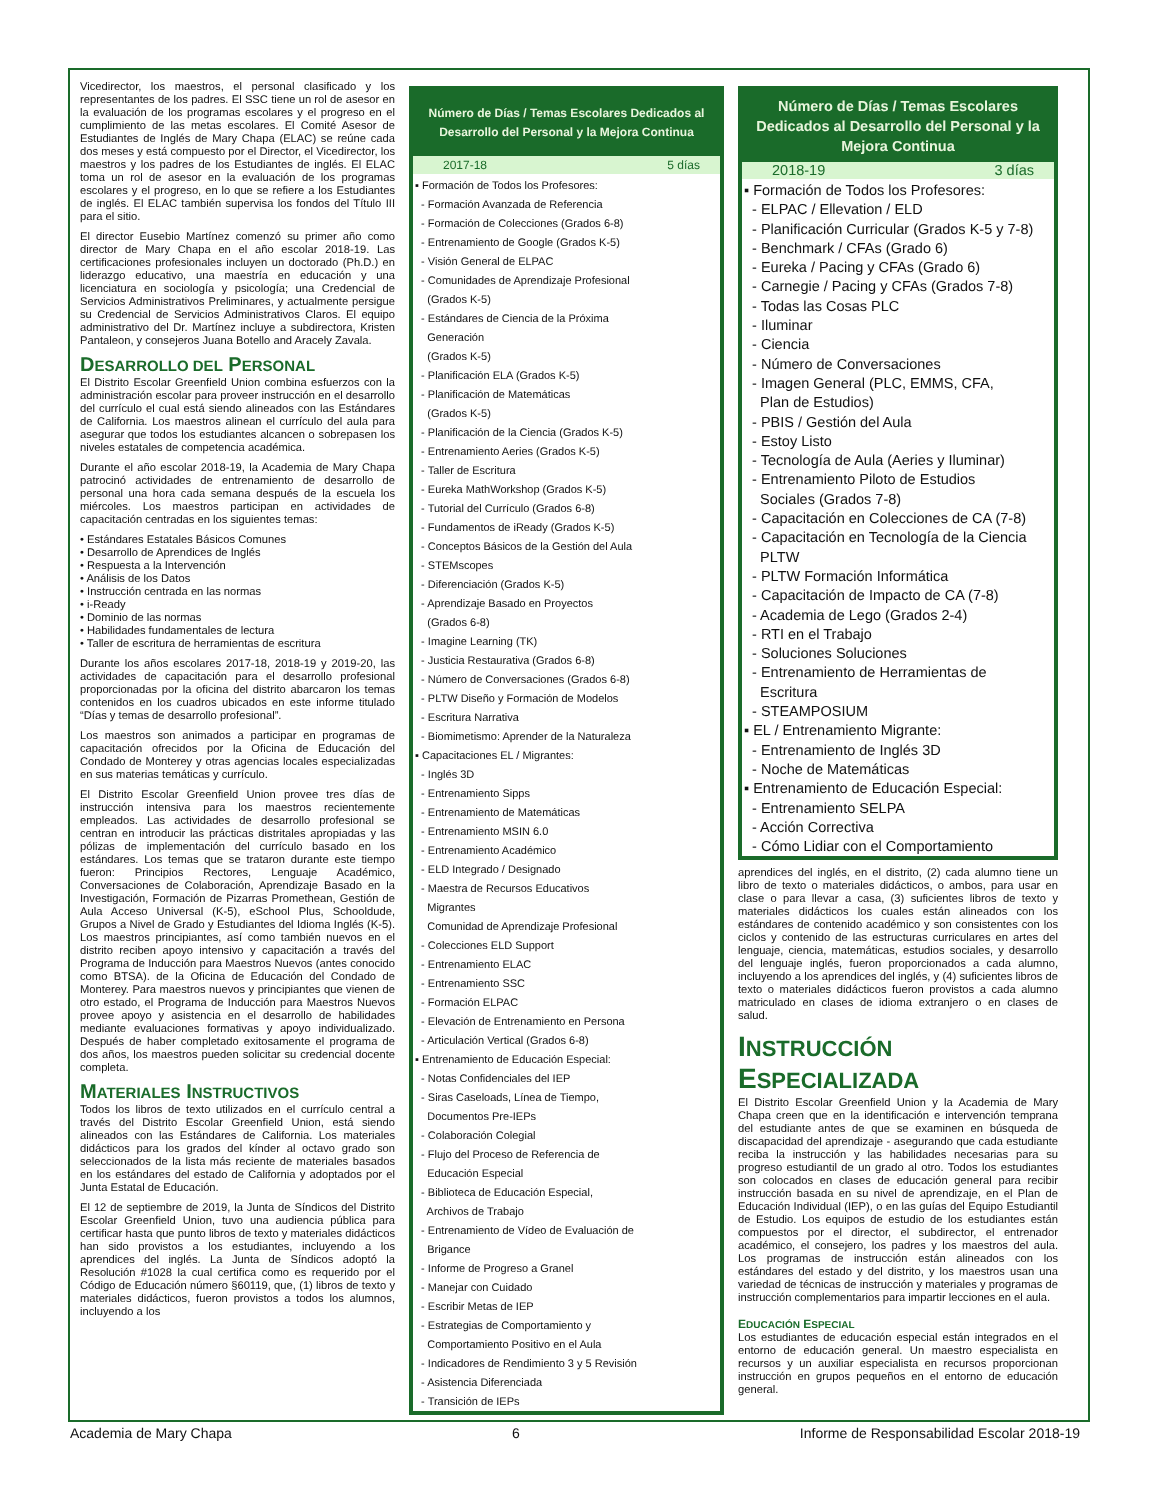Vicedirector, los maestros, el personal clasificado y los representantes de los padres. El SSC tiene un rol de asesor en la evaluación de los programas escolares y el progreso en el cumplimiento de las metas escolares. El Comité Asesor de Estudiantes de Inglés de Mary Chapa (ELAC) se reúne cada dos meses y está compuesto por el Director, el Vicedirector, los maestros y los padres de los Estudiantes de inglés. El ELAC toma un rol de asesor en la evaluación de los programas escolares y el progreso, en lo que se refiere a los Estudiantes de inglés. El ELAC también supervisa los fondos del Título III para el sitio.
El director Eusebio Martínez comenzó su primer año como director de Mary Chapa en el año escolar 2018-19. Las certificaciones profesionales incluyen un doctorado (Ph.D.) en liderazgo educativo, una maestría en educación y una licenciatura en sociología y psicología; una Credencial de Servicios Administrativos Preliminares, y actualmente persigue su Credencial de Servicios Administrativos Claros. El equipo administrativo del Dr. Martínez incluye a subdirectora, Kristen Pantaleon, y consejeros Juana Botello and Aracely Zavala.
DESARROLLO DEL PERSONAL
El Distrito Escolar Greenfield Union combina esfuerzos con la administración escolar para proveer instrucción en el desarrollo del currículo el cual está siendo alineados con las Estándares de California. Los maestros alinean el currículo del aula para asegurar que todos los estudiantes alcancen o sobrepasen los niveles estatales de competencia académica.
Durante el año escolar 2018-19, la Academia de Mary Chapa patrocinó actividades de entrenamiento de desarrollo de personal una hora cada semana después de la escuela los miércoles. Los maestros participan en actividades de capacitación centradas en los siguientes temas:
• Estándares Estatales Básicos Comunes
• Desarrollo de Aprendices de Inglés
• Respuesta a la Intervención
• Análisis de los Datos
• Instrucción centrada en las normas
• i-Ready
• Dominio de las normas
• Habilidades fundamentales de lectura
• Taller de escritura de herramientas de escritura
Durante los años escolares 2017-18, 2018-19 y 2019-20, las actividades de capacitación para el desarrollo profesional proporcionadas por la oficina del distrito abarcaron los temas contenidos en los cuadros ubicados en este informe titulado “Días y temas de desarrollo profesional”.
Los maestros son animados a participar en programas de capacitación ofrecidos por la Oficina de Educación del Condado de Monterey y otras agencias locales especializadas en sus materias temáticas y currículo.
El Distrito Escolar Greenfield Union provee tres días de instrucción intensiva para los maestros recientemente empleados. Las actividades de desarrollo profesional se centran en introducir las prácticas distritales apropiadas y las pólizas de implementación del currículo basado en los estándares. Los temas que se trataron durante este tiempo fueron: Principios Rectores, Lenguaje Académico, Conversaciones de Colaboración, Aprendizaje Basado en la Investigación, Formación de Pizarras Promethean, Gestión de Aula Acceso Universal (K-5), eSchool Plus, Schooldude, Grupos a Nivel de Grado y Estudiantes del Idioma Inglés (K-5). Los maestros principiantes, así como también nuevos en el distrito reciben apoyo intensivo y capacitación a través del Programa de Inducción para Maestros Nuevos (antes conocido como BTSA). de la Oficina de Educación del Condado de Monterey. Para maestros nuevos y principiantes que vienen de otro estado, el Programa de Inducción para Maestros Nuevos provee apoyo y asistencia en el desarrollo de habilidades mediante evaluaciones formativas y apoyo individualizado. Después de haber completado exitosamente el programa de dos años, los maestros pueden solicitar su credencial docente completa.
MATERIALES INSTRUCTIVOS
Todos los libros de texto utilizados en el currículo central a través del Distrito Escolar Greenfield Union, está siendo alineados con las Estándares de California. Los materiales didácticos para los grados del kínder al octavo grado son seleccionados de la lista más reciente de materiales basados en los estándares del estado de California y adoptados por el Junta Estatal de Educación.
El 12 de septiembre de 2019, la Junta de Síndicos del Distrito Escolar Greenfield Union, tuvo una audiencia pública para certificar hasta que punto libros de texto y materiales didácticos han sido provistos a los estudiantes, incluyendo a los aprendices del inglés. La Junta de Síndicos adoptó la Resolución #1028 la cual certifica como es requerido por el Código de Educación número §60119, que, (1) libros de texto y materiales didácticos, fueron provistos a todos los alumnos, incluyendo a los
Número de Días / Temas Escolares Dedicados al Desarrollo del Personal y la Mejora Continua
2017-18 5 días
▪ Formación de Todos los Profesores:
- Formación Avanzada de Referencia
- Formación de Colecciones (Grados 6-8)
- Entrenamiento de Google (Grados K-5)
- Visión General de ELPAC
- Comunidades de Aprendizaje Profesional
(Grados K-5)
- Estándares de Ciencia de la Próxima
Generación
(Grados K-5)
- Planificación ELA (Grados K-5)
- Planificación de Matemáticas
(Grados K-5)
- Planificación de la Ciencia (Grados K-5)
- Entrenamiento Aeries (Grados K-5)
- Taller de Escritura
- Eureka MathWorkshop (Grados K-5)
- Tutorial del Currículo (Grados 6-8)
- Fundamentos de iReady (Grados K-5)
- Conceptos Básicos de la Gestión del Aula
- STEMscopes
- Diferenciación (Grados K-5)
- Aprendizaje Basado en Proyectos
(Grados 6-8)
- Imagine Learning (TK)
- Justicia Restaurativa (Grados 6-8)
- Número de Conversaciones (Grados 6-8)
- PLTW Diseño y Formación de Modelos
- Escritura Narrativa
- Biomimetismo: Aprender de la Naturaleza
▪ Capacitaciones EL / Migrantes:
- Inglés 3D
- Entrenamiento Sipps
- Entrenamiento de Matemáticas
- Entrenamiento MSIN 6.0
- Entrenamiento Académico
- ELD Integrado / Designado
- Maestra de Recursos Educativos
Migrantes
Comunidad de Aprendizaje Profesional
- Colecciones ELD Support
- Entrenamiento ELAC
- Entrenamiento SSC
- Formación ELPAC
- Elevación de Entrenamiento en Persona
- Articulación Vertical (Grados 6-8)
▪ Entrenamiento de Educación Especial:
- Notas Confidenciales del IEP
- Siras Caseloads, Línea de Tiempo,
Documentos Pre-IEPs
- Colaboración Colegial
- Flujo del Proceso de Referencia de
Educación Especial
- Biblioteca de Educación Especial,
Archivos de Trabajo
- Entrenamiento de Vídeo de Evaluación de
Brigance
- Informe de Progreso a Granel
- Manejar con Cuidado
- Escribir Metas de IEP
- Estrategias de Comportamiento y
Comportamiento Positivo en el Aula
- Indicadores de Rendimiento 3 y 5 Revisión
- Asistencia Diferenciada
- Transición de IEPs
Número de Días / Temas Escolares Dedicados al Desarrollo del Personal y la Mejora Continua
2018-19 3 días
▪ Formación de Todos los Profesores:
- ELPAC / Ellevation / ELD
- Planificación Curricular (Grados K-5 y 7-8)
- Benchmark / CFAs (Grado 6)
- Eureka / Pacing y CFAs (Grado 6)
- Carnegie / Pacing y CFAs (Grados 7-8)
- Todas las Cosas PLC
- Iluminar
- Ciencia
- Número de Conversaciones
- Imagen General (PLC, EMMS, CFA,
Plan de Estudios)
- PBIS / Gestión del Aula
- Estoy Listo
- Tecnología de Aula (Aeries y Iluminar)
- Entrenamiento Piloto de Estudios
Sociales (Grados 7-8)
- Capacitación en Colecciones de CA (7-8)
- Capacitación en Tecnología de la Ciencia
PLTW
- PLTW Formación Informática
- Capacitación de Impacto de CA (7-8)
- Academia de Lego (Grados 2-4)
- RTI en el Trabajo
- Soluciones Soluciones
- Entrenamiento de Herramientas de
Escritura
- STEAMPOSIUM
▪ EL / Entrenamiento Migrante:
- Entrenamiento de Inglés 3D
- Noche de Matemáticas
▪ Entrenamiento de Educación Especial:
- Entrenamiento SELPA
- Acción Correctiva
- Cómo Lidiar con el Comportamiento
aprendices del inglés, en el distrito, (2) cada alumno tiene un libro de texto o materiales didácticos, o ambos, para usar en clase o para llevar a casa, (3) suficientes libros de texto y materiales didácticos los cuales están alineados con los estándares de contenido académico y son consistentes con los ciclos y contenido de las estructuras curriculares en artes del lenguaje, ciencia, matemáticas, estudios sociales, y desarrollo del lenguaje inglés, fueron proporcionados a cada alumno, incluyendo a los aprendices del inglés, y (4) suficientes libros de texto o materiales didácticos fueron provistos a cada alumno matriculado en clases de idioma extranjero o en clases de salud.
INSTRUCCIÓN
ESPECIALIZADA
El Distrito Escolar Greenfield Union y la Academia de Mary Chapa creen que en la identificación e intervención temprana del estudiante antes de que se examinen en búsqueda de discapacidad del aprendizaje - asegurando que cada estudiante reciba la instrucción y las habilidades necesarias para su progreso estudiantil de un grado al otro. Todos los estudiantes son colocados en clases de educación general para recibir instrucción basada en su nivel de aprendizaje, en el Plan de Educación Individual (IEP), o en las guías del Equipo Estudiantil de Estudio. Los equipos de estudio de los estudiantes están compuestos por el director, el subdirector, el entrenador académico, el consejero, los padres y los maestros del aula. Los programas de instrucción están alineados con los estándares del estado y del distrito, y los maestros usan una variedad de técnicas de instrucción y materiales y programas de instrucción complementarios para impartir lecciones en el aula.
EDUCACIÓN ESPECIAL
Los estudiantes de educación especial están integrados en el entorno de educación general. Un maestro especialista en recursos y un auxiliar especialista en recursos proporcionan instrucción en grupos pequeños en el entorno de educación general.
Academia de Mary Chapa 6 Informe de Responsabilidad Escolar 2018-19